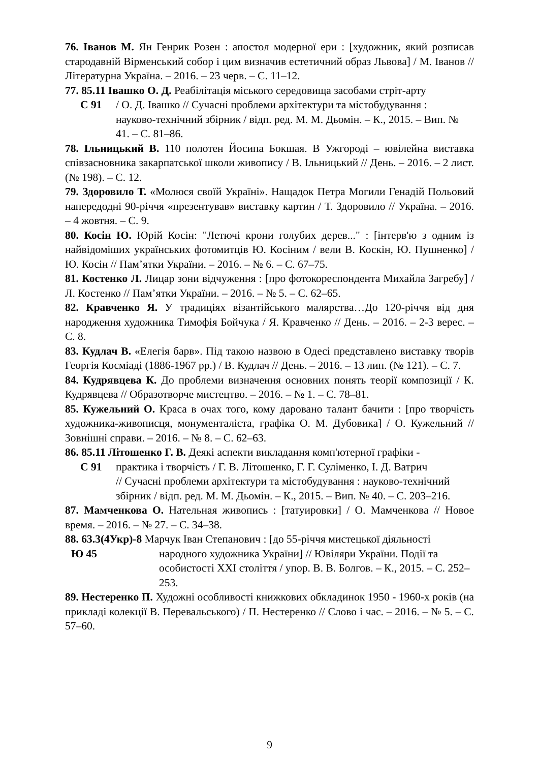76. Іванов М. Ян Генрик Розен : апостол модерної ери : [художник, який розписав стародавній Вірменський собор і цим визначив естетичний образ Львова] / М. Іванов // Літературна Україна. – 2016. – 23 черв. – С. 11–12.
77. 85.11 Івашко О. Д. Реабілітація міського середовища засобами стріт-арту
С 91 / О. Д. Івашко // Сучасні проблеми архітектури та містобудування :
науково-технічний збірник / відп. ред. М. М. Дьомін. – К., 2015. – Вип. № 41. – С. 81–86.
78. Ільницький В. 110 полотен Йосипа Бокшая. В Ужгороді – ювілейна виставка співзасновника закарпатської школи живопису / В. Ільницький // День. – 2016. – 2 лист. (№ 198). – С. 12.
79. Здоровило Т. «Молюся своїй Україні». Нащадок Петра Могили Генадій Польовий напередодні 90-річчя «презентував» виставку картин / Т. Здоровило // Україна. – 2016. – 4 жовтня. – С. 9.
80. Косін Ю. Юрій Косін: "Летючі крони голубих дерев..." : [інтерв'ю з одним із найвідоміших українських фотомитців Ю. Косіним / вели В. Коскін, Ю. Пушненко] / Ю. Косін // Пам’ятки України. – 2016. – № 6. – С. 67–75.
81. Костенко Л. Лицар зони відчуження : [про фотокореспондента Михайла Загребу] / Л. Костенко // Пам’ятки України. – 2016. – № 5. – С. 62–65.
82. Кравченко Я. У традиціях візантійського малярства…До 120-річчя від дня народження художника Тимофія Бойчука / Я. Кравченко // День. – 2016. – 2-3 верес. – С. 8.
83. Кудлач В. «Елегія барв». Під такою назвою в Одесі представлено виставку творів Георгія Косміаді (1886-1967 рр.) / В. Кудлач // День. – 2016. – 13 лип. (№ 121). – С. 7.
84. Кудрявцева К. До проблеми визначення основних понять теорії композиції / К. Кудрявцева // Образотворче мистецтво. – 2016. – № 1. – С. 78–81.
85. Кужельний О. Краса в очах того, кому даровано талант бачити : [про творчість художника-живописця, монументаліста, графіка О. М. Дубовика] / О. Кужельний // Зовнішні справи. – 2016. – № 8. – С. 62–63.
86. 85.11 Літошенко Г. В. Деякі аспекти викладання комп'ютерної графіки -
С 91 практика і творчість / Г. В. Літошенко, Г. Г. Суліменко, І. Д. Ватрич
// Сучасні проблеми архітектури та містобудування : науково-технічний збірник / відп. ред. М. М. Дьомін. – К., 2015. – Вип. № 40. – С. 203–216.
87. Мамченкова О. Нательная живопись : [татуировки] / О. Мамченкова // Новое время. – 2016. – № 27. – С. 34–38.
88. 63.3(4Укр)-8 Марчук Іван Степанович : [до 55-річчя мистецької діяльності
Ю 45 народного художника України] // Ювіляри України. Події та
особистості XXI століття / упор. В. В. Болгов. – К., 2015. – С. 252–253.
89. Нестеренко П. Художні особливості книжкових обкладинок 1950 - 1960-х років (на прикладі колекції В. Перевальського) / П. Нестеренко // Слово і час. – 2016. – № 5. – С. 57–60.
9